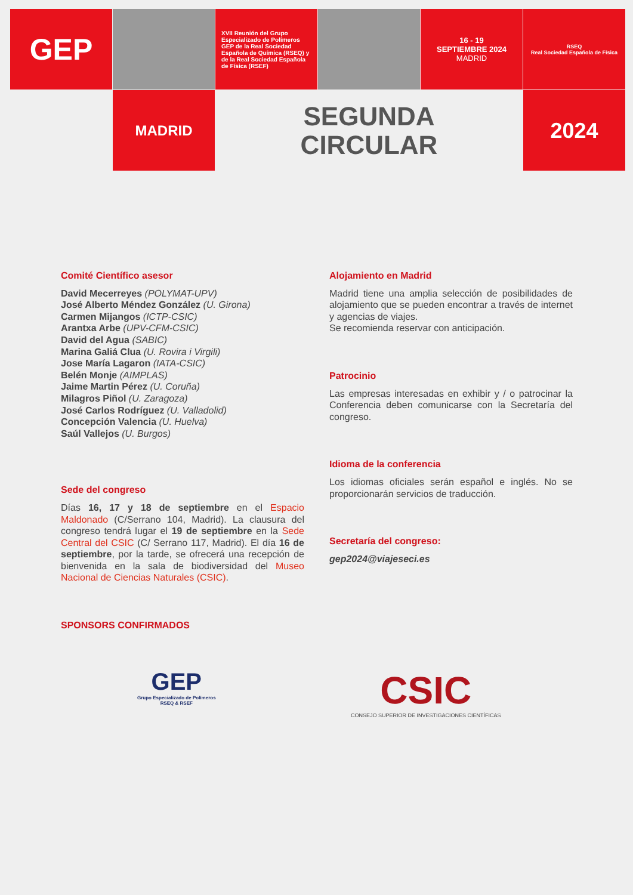GEP
XVII Reunión del Grupo Especializado de Polímeros GEP de la Real Sociedad Española de Química (RSEQ) y de la Real Sociedad Española de Física (RSEF)
16 - 19
SEPTIEMBRE 2024
MADRID
RSEQ
Real Sociedad Española de Física
MADRID
SEGUNDA
CIRCULAR
2024
Comité Científico asesor
David Mecerreyes (POLYMAT-UPV)
José Alberto Méndez González (U. Girona)
Carmen Mijangos (ICTP-CSIC)
Arantxa Arbe (UPV-CFM-CSIC)
David del Agua (SABIC)
Marina Galiá Clua (U. Rovira i Virgili)
Jose María Lagaron (IATA-CSIC)
Belén Monje (AIMPLAS)
Jaime Martin Pérez (U. Coruña)
Milagros Piñol (U. Zaragoza)
José Carlos Rodríguez (U. Valladolid)
Concepción Valencia (U. Huelva)
Saúl Vallejos (U. Burgos)
Sede del congreso
Días 16, 17 y 18 de septiembre en el Espacio Maldonado (C/Serrano 104, Madrid). La clausura del congreso tendrá lugar el 19 de septiembre en la Sede Central del CSIC (C/ Serrano 117, Madrid). El día 16 de septiembre, por la tarde, se ofrecerá una recepción de bienvenida en la sala de biodiversidad del Museo Nacional de Ciencias Naturales (CSIC).
SPONSORS CONFIRMADOS
Alojamiento en Madrid
Madrid tiene una amplia selección de posibilidades de alojamiento que se pueden encontrar a través de internet y agencias de viajes.
Se recomienda reservar con anticipación.
Patrocinio
Las empresas interesadas en exhibir y / o patrocinar la Conferencia deben comunicarse con la Secretaría del congreso.
Idioma de la conferencia
Los idiomas oficiales serán español e inglés. No se proporcionarán servicios de traducción.
Secretaría del congreso:
gep2024@viajeseci.es
GEP
Grupo Especializado de Polímeros
RSEQ & RSEF
CSIC
CONSEJO SUPERIOR DE INVESTIGACIONES CIENTÍFICAS